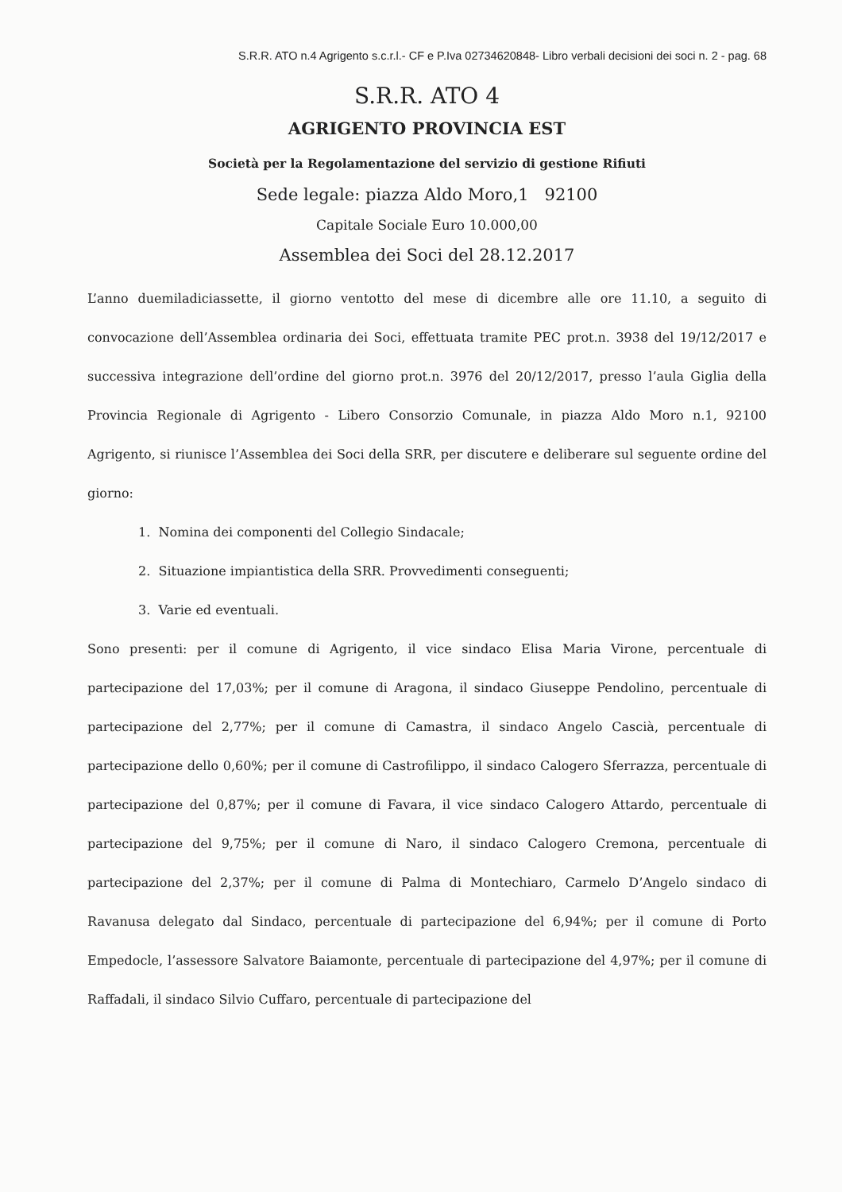S.R.R. ATO n.4 Agrigento s.c.r.l.- CF e P.Iva 02734620848- Libro verbali decisioni dei soci n. 2 - pag. 68
S.R.R. ATO 4
AGRIGENTO PROVINCIA EST
Società per la Regolamentazione del servizio di gestione Rifiuti
Sede legale: piazza Aldo Moro,1 92100
Capitale Sociale Euro 10.000,00
Assemblea dei Soci del 28.12.2017
L’anno duemiladiciassette, il giorno ventotto del mese di dicembre alle ore 11.10, a seguito di convocazione dell’Assemblea ordinaria dei Soci, effettuata tramite PEC prot.n. 3938 del 19/12/2017 e successiva integrazione dell’ordine del giorno prot.n. 3976 del 20/12/2017, presso l’aula Giglia della Provincia Regionale di Agrigento - Libero Consorzio Comunale, in piazza Aldo Moro n.1, 92100 Agrigento, si riunisce l’Assemblea dei Soci della SRR, per discutere e deliberare sul seguente ordine del giorno:
1. Nomina dei componenti del Collegio Sindacale;
2. Situazione impiantistica della SRR. Provvedimenti conseguenti;
3. Varie ed eventuali.
Sono presenti: per il comune di Agrigento, il vice sindaco Elisa Maria Virone, percentuale di partecipazione del 17,03%; per il comune di Aragona, il sindaco Giuseppe Pendolino, percentuale di partecipazione del 2,77%; per il comune di Camastra, il sindaco Angelo Cascià, percentuale di partecipazione dello 0,60%; per il comune di Castrofilippo, il sindaco Calogero Sferrazza, percentuale di partecipazione del 0,87%; per il comune di Favara, il vice sindaco Calogero Attardo, percentuale di partecipazione del 9,75%; per il comune di Naro, il sindaco Calogero Cremona, percentuale di partecipazione del 2,37%; per il comune di Palma di Montechiaro, Carmelo D’Angelo sindaco di Ravanusa delegato dal Sindaco, percentuale di partecipazione del 6,94%; per il comune di Porto Empedocle, l’assessore Salvatore Baiamonte, percentuale di partecipazione del 4,97%; per il comune di Raffadali, il sindaco Silvio Cuffaro, percentuale di partecipazione del